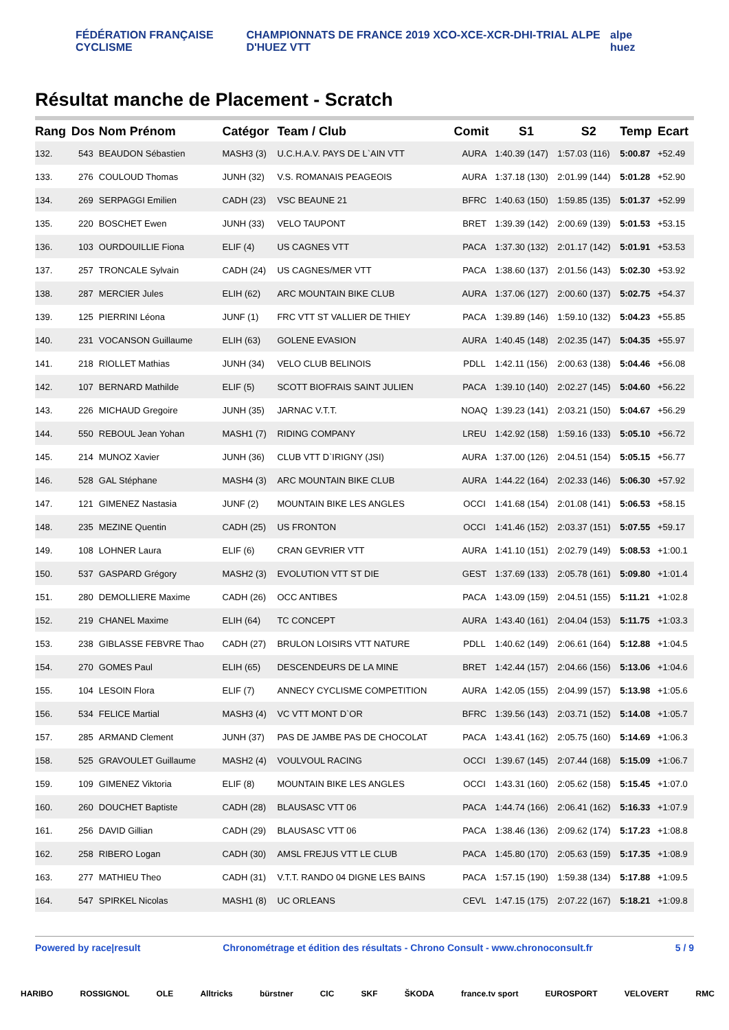FÉDÉRATION FRANÇAISE CYCLISME
CHAMPIONNATS DE FRANCE 2019 XCO-XCE-XCR-DHI-TRIAL ALPE D'HUEZ VTT
alpe huez
Résultat manche de Placement - Scratch
| Rang | Dos | Nom Prénom | Catégor | Team / Club | Comit | S1 | S2 | Temp | Ecart |
| --- | --- | --- | --- | --- | --- | --- | --- | --- | --- |
| 132. | 543 | BEAUDON Sébastien | MASH3 (3) | U.C.H.A.V. PAYS DE L`AIN VTT | AURA | 1:40.39 (147) | 1:57.03 (116) | 5:00.87 | +52.49 |
| 133. | 276 | COULOUD Thomas | JUNH (32) | V.S. ROMANAIS PEAGEOIS | AURA | 1:37.18 (130) | 2:01.99 (144) | 5:01.28 | +52.90 |
| 134. | 269 | SERPAGGI Emilien | CADH (23) | VSC BEAUNE 21 | BFRC | 1:40.63 (150) | 1:59.85 (135) | 5:01.37 | +52.99 |
| 135. | 220 | BOSCHET Ewen | JUNH (33) | VELO TAUPONT | BRET | 1:39.39 (142) | 2:00.69 (139) | 5:01.53 | +53.15 |
| 136. | 103 | OURDOUILLIE Fiona | ELIF (4) | US CAGNES VTT | PACA | 1:37.30 (132) | 2:01.17 (142) | 5:01.91 | +53.53 |
| 137. | 257 | TRONCALE Sylvain | CADH (24) | US CAGNES/MER VTT | PACA | 1:38.60 (137) | 2:01.56 (143) | 5:02.30 | +53.92 |
| 138. | 287 | MERCIER Jules | ELIH (62) | ARC MOUNTAIN BIKE CLUB | AURA | 1:37.06 (127) | 2:00.60 (137) | 5:02.75 | +54.37 |
| 139. | 125 | PIERRINI Léona | JUNF (1) | FRC VTT ST VALLIER DE THIEY | PACA | 1:39.89 (146) | 1:59.10 (132) | 5:04.23 | +55.85 |
| 140. | 231 | VOCANSON Guillaume | ELIH (63) | GOLENE EVASION | AURA | 1:40.45 (148) | 2:02.35 (147) | 5:04.35 | +55.97 |
| 141. | 218 | RIOLLET Mathias | JUNH (34) | VELO CLUB BELINOIS | PDLL | 1:42.11 (156) | 2:00.63 (138) | 5:04.46 | +56.08 |
| 142. | 107 | BERNARD Mathilde | ELIF (5) | SCOTT BIOFRAIS SAINT JULIEN | PACA | 1:39.10 (140) | 2:02.27 (145) | 5:04.60 | +56.22 |
| 143. | 226 | MICHAUD Gregoire | JUNH (35) | JARNAC V.T.T. | NOAQ | 1:39.23 (141) | 2:03.21 (150) | 5:04.67 | +56.29 |
| 144. | 550 | REBOUL Jean Yohan | MASH1 (7) | RIDING COMPANY | LREU | 1:42.92 (158) | 1:59.16 (133) | 5:05.10 | +56.72 |
| 145. | 214 | MUNOZ Xavier | JUNH (36) | CLUB VTT D`IRIGNY (JSI) | AURA | 1:37.00 (126) | 2:04.51 (154) | 5:05.15 | +56.77 |
| 146. | 528 | GAL Stéphane | MASH4 (3) | ARC MOUNTAIN BIKE CLUB | AURA | 1:44.22 (164) | 2:02.33 (146) | 5:06.30 | +57.92 |
| 147. | 121 | GIMENEZ Nastasia | JUNF (2) | MOUNTAIN BIKE LES ANGLES | OCCI | 1:41.68 (154) | 2:01.08 (141) | 5:06.53 | +58.15 |
| 148. | 235 | MEZINE Quentin | CADH (25) | US FRONTON | OCCI | 1:41.46 (152) | 2:03.37 (151) | 5:07.55 | +59.17 |
| 149. | 108 | LOHNER Laura | ELIF (6) | CRAN GEVRIER VTT | AURA | 1:41.10 (151) | 2:02.79 (149) | 5:08.53 | +1:00.1 |
| 150. | 537 | GASPARD Grégory | MASH2 (3) | EVOLUTION VTT ST DIE | GEST | 1:37.69 (133) | 2:05.78 (161) | 5:09.80 | +1:01.4 |
| 151. | 280 | DEMOLLIERE Maxime | CADH (26) | OCC ANTIBES | PACA | 1:43.09 (159) | 2:04.51 (155) | 5:11.21 | +1:02.8 |
| 152. | 219 | CHANEL Maxime | ELIH (64) | TC CONCEPT | AURA | 1:43.40 (161) | 2:04.04 (153) | 5:11.75 | +1:03.3 |
| 153. | 238 | GIBLASSE FEBVRE Thao | CADH (27) | BRULON LOISIRS VTT NATURE | PDLL | 1:40.62 (149) | 2:06.61 (164) | 5:12.88 | +1:04.5 |
| 154. | 270 | GOMES Paul | ELIH (65) | DESCENDEURS DE LA MINE | BRET | 1:42.44 (157) | 2:04.66 (156) | 5:13.06 | +1:04.6 |
| 155. | 104 | LESOIN Flora | ELIF (7) | ANNECY CYCLISME COMPETITION | AURA | 1:42.05 (155) | 2:04.99 (157) | 5:13.98 | +1:05.6 |
| 156. | 534 | FELICE Martial | MASH3 (4) | VC VTT MONT D`OR | BFRC | 1:39.56 (143) | 2:03.71 (152) | 5:14.08 | +1:05.7 |
| 157. | 285 | ARMAND Clement | JUNH (37) | PAS DE JAMBE PAS DE CHOCOLAT | PACA | 1:43.41 (162) | 2:05.75 (160) | 5:14.69 | +1:06.3 |
| 158. | 525 | GRAVOULET Guillaume | MASH2 (4) | VOULVOUL RACING | OCCI | 1:39.67 (145) | 2:07.44 (168) | 5:15.09 | +1:06.7 |
| 159. | 109 | GIMENEZ Viktoria | ELIF (8) | MOUNTAIN BIKE LES ANGLES | OCCI | 1:43.31 (160) | 2:05.62 (158) | 5:15.45 | +1:07.0 |
| 160. | 260 | DOUCHET Baptiste | CADH (28) | BLAUSASC VTT 06 | PACA | 1:44.74 (166) | 2:06.41 (162) | 5:16.33 | +1:07.9 |
| 161. | 256 | DAVID Gillian | CADH (29) | BLAUSASC VTT 06 | PACA | 1:38.46 (136) | 2:09.62 (174) | 5:17.23 | +1:08.8 |
| 162. | 258 | RIBERO Logan | CADH (30) | AMSL FREJUS VTT LE CLUB | PACA | 1:45.80 (170) | 2:05.63 (159) | 5:17.35 | +1:08.9 |
| 163. | 277 | MATHIEU Theo | CADH (31) | V.T.T. RANDO 04 DIGNE LES BAINS | PACA | 1:57.15 (190) | 1:59.38 (134) | 5:17.88 | +1:09.5 |
| 164. | 547 | SPIRKEL Nicolas | MASH1 (8) | UC ORLEANS | CEVL | 1:47.15 (175) | 2:07.22 (167) | 5:18.21 | +1:09.8 |
Powered by race|result Chronométrage et édition des résultats - Chrono Consult - www.chronoconsult.fr 5 / 9
HARIBO ROSSIGNOL OLE Alltricks bürstner CIC SKF ŠKODA france.tv sport EUROSPORT VELOVERT RMC